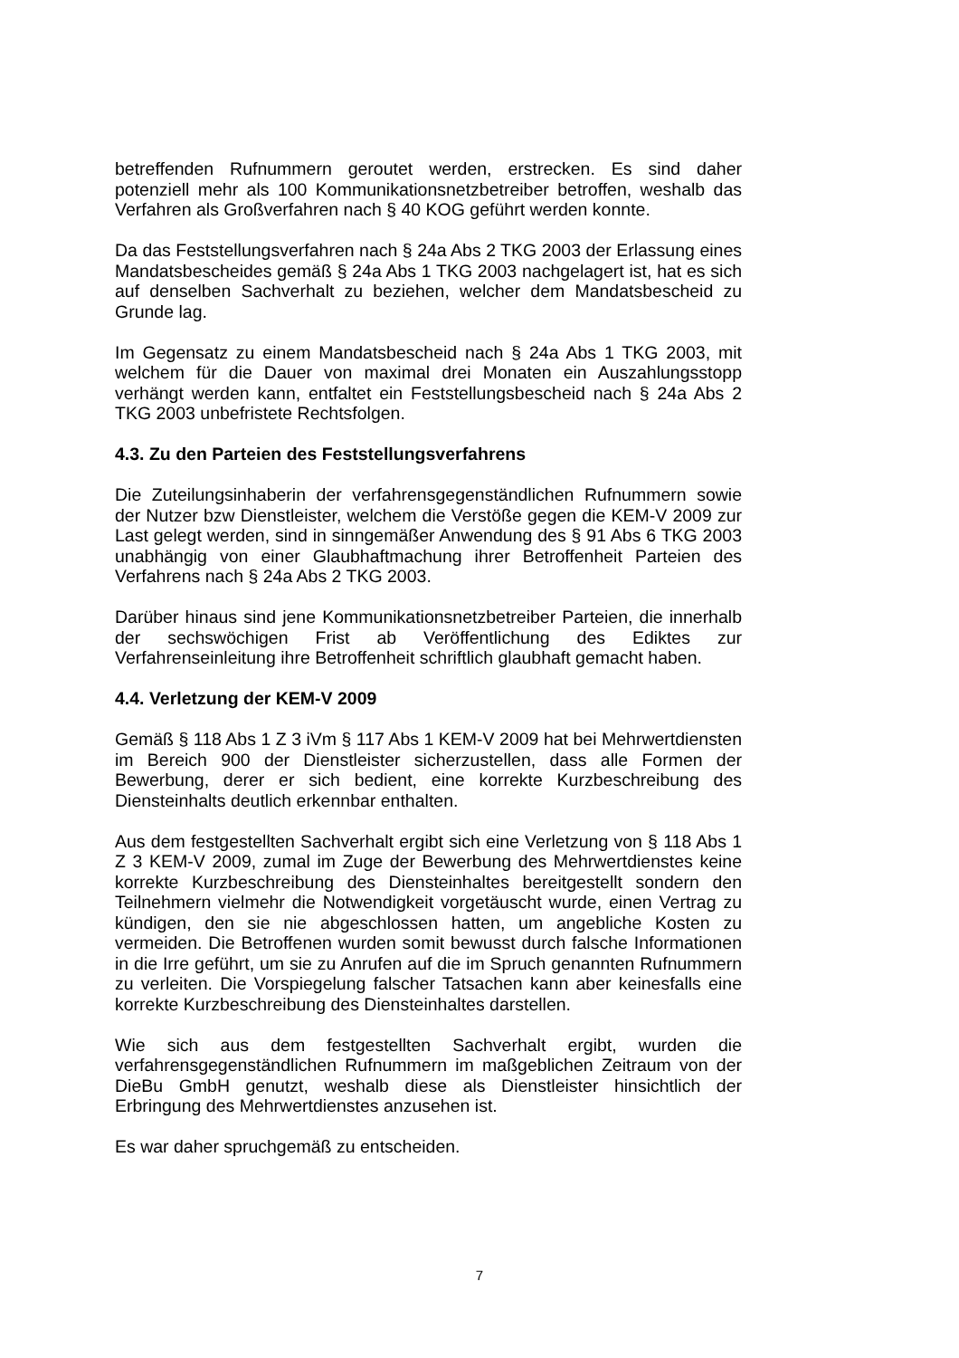betreffenden Rufnummern geroutet werden, erstrecken. Es sind daher potenziell mehr als 100 Kommunikationsnetzbetreiber betroffen, weshalb das Verfahren als Großverfahren nach § 40 KOG geführt werden konnte.
Da das Feststellungsverfahren nach § 24a Abs 2 TKG 2003 der Erlassung eines Mandatsbescheides gemäß § 24a Abs 1 TKG 2003 nachgelagert ist, hat es sich auf denselben Sachverhalt zu beziehen, welcher dem Mandatsbescheid zu Grunde lag.
Im Gegensatz zu einem Mandatsbescheid nach § 24a Abs 1 TKG 2003, mit welchem für die Dauer von maximal drei Monaten ein Auszahlungsstopp verhängt werden kann, entfaltet ein Feststellungsbescheid nach § 24a Abs 2 TKG 2003 unbefristete Rechtsfolgen.
4.3. Zu den Parteien des Feststellungsverfahrens
Die Zuteilungsinhaberin der verfahrensgegenständlichen Rufnummern sowie der Nutzer bzw Dienstleister, welchem die Verstöße gegen die KEM-V 2009 zur Last gelegt werden, sind in sinngemäßer Anwendung des § 91 Abs 6 TKG 2003 unabhängig von einer Glaubhaftmachung ihrer Betroffenheit Parteien des Verfahrens nach § 24a Abs 2 TKG 2003.
Darüber hinaus sind jene Kommunikationsnetzbetreiber Parteien, die innerhalb der sechswöchigen Frist ab Veröffentlichung des Ediktes zur Verfahrenseinleitung ihre Betroffenheit schriftlich glaubhaft gemacht haben.
4.4. Verletzung der KEM-V 2009
Gemäß § 118 Abs 1 Z 3 iVm § 117 Abs 1 KEM-V 2009 hat bei Mehrwertdiensten im Bereich 900 der Dienstleister sicherzustellen, dass alle Formen der Bewerbung, derer er sich bedient, eine korrekte Kurzbeschreibung des Diensteinhalts deutlich erkennbar enthalten.
Aus dem festgestellten Sachverhalt ergibt sich eine Verletzung von § 118 Abs 1 Z 3 KEM-V 2009, zumal im Zuge der Bewerbung des Mehrwertdienstes keine korrekte Kurzbeschreibung des Diensteinhaltes bereitgestellt sondern den Teilnehmern vielmehr die Notwendigkeit vorgetäuscht wurde, einen Vertrag zu kündigen, den sie nie abgeschlossen hatten, um angebliche Kosten zu vermeiden. Die Betroffenen wurden somit bewusst durch falsche Informationen in die Irre geführt, um sie zu Anrufen auf die im Spruch genannten Rufnummern zu verleiten. Die Vorspiegelung falscher Tatsachen kann aber keinesfalls eine korrekte Kurzbeschreibung des Diensteinhaltes darstellen.
Wie sich aus dem festgestellten Sachverhalt ergibt, wurden die verfahrensgegenständlichen Rufnummern im maßgeblichen Zeitraum von der DieBu GmbH genutzt, weshalb diese als Dienstleister hinsichtlich der Erbringung des Mehrwertdienstes anzusehen ist.
Es war daher spruchgemäß zu entscheiden.
7